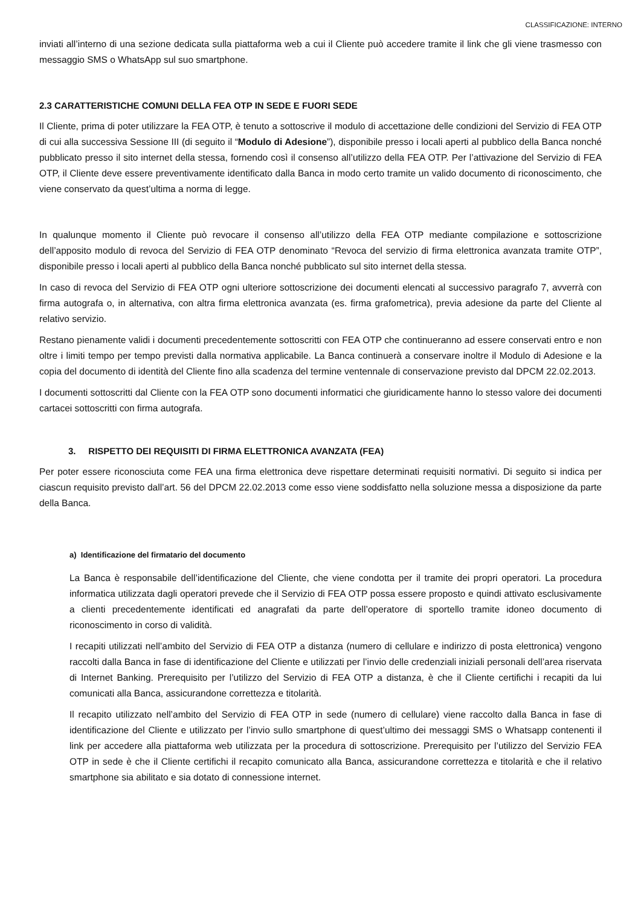CLASSIFICAZIONE: INTERNO
inviati all’interno di una sezione dedicata sulla piattaforma web a cui il Cliente può accedere tramite il link che gli viene trasmesso con messaggio SMS o WhatsApp sul suo smartphone.
2.3 CARATTERISTICHE COMUNI DELLA FEA OTP IN SEDE E FUORI SEDE
Il Cliente, prima di poter utilizzare la FEA OTP, è tenuto a sottoscrive il modulo di accettazione delle condizioni del Servizio di FEA OTP di cui alla successiva Sessione III (di seguito il “Modulo di Adesione”), disponibile presso i locali aperti al pubblico della Banca nonché pubblicato presso il sito internet della stessa, fornendo così il consenso all’utilizzo della FEA OTP. Per l’attivazione del Servizio di FEA OTP, il Cliente deve essere preventivamente identificato dalla Banca in modo certo tramite un valido documento di riconoscimento, che viene conservato da quest’ultima a norma di legge.
In qualunque momento il Cliente può revocare il consenso all’utilizzo della FEA OTP mediante compilazione e sottoscrizione dell’apposito modulo di revoca del Servizio di FEA OTP denominato “Revoca del servizio di firma elettronica avanzata tramite OTP”, disponibile presso i locali aperti al pubblico della Banca nonché pubblicato sul sito internet della stessa.
In caso di revoca del Servizio di FEA OTP ogni ulteriore sottoscrizione dei documenti elencati al successivo paragrafo 7, avverrà con firma autografa o, in alternativa, con altra firma elettronica avanzata (es. firma grafometrica), previa adesione da parte del Cliente al relativo servizio.
Restano pienamente validi i documenti precedentemente sottoscritti con FEA OTP che continueranno ad essere conservati entro e non oltre i limiti tempo per tempo previsti dalla normativa applicabile. La Banca continuerà a conservare inoltre il Modulo di Adesione e la copia del documento di identità del Cliente fino alla scadenza del termine ventennale di conservazione previsto dal DPCM 22.02.2013.
I documenti sottoscritti dal Cliente con la FEA OTP sono documenti informatici che giuridicamente hanno lo stesso valore dei documenti cartacei sottoscritti con firma autografa.
3. RISPETTO DEI REQUISITI DI FIRMA ELETTRONICA AVANZATA (FEA)
Per poter essere riconosciuta come FEA una firma elettronica deve rispettare determinati requisiti normativi. Di seguito si indica per ciascun requisito previsto dall’art. 56 del DPCM 22.02.2013 come esso viene soddisfatto nella soluzione messa a disposizione da parte della Banca.
a) Identificazione del firmatario del documento
La Banca è responsabile dell’identificazione del Cliente, che viene condotta per il tramite dei propri operatori. La procedura informatica utilizzata dagli operatori prevede che il Servizio di FEA OTP possa essere proposto e quindi attivato esclusivamente a clienti precedentemente identificati ed anagrafati da parte dell’operatore di sportello tramite idoneo documento di riconoscimento in corso di validità.
I recapiti utilizzati nell’ambito del Servizio di FEA OTP a distanza (numero di cellulare e indirizzo di posta elettronica) vengono raccolti dalla Banca in fase di identificazione del Cliente e utilizzati per l’invio delle credenziali iniziali personali dell’area riservata di Internet Banking. Prerequisito per l’utilizzo del Servizio di FEA OTP a distanza, è che il Cliente certifichi i recapiti da lui comunicati alla Banca, assicurandone correttezza e titolarità.
Il recapito utilizzato nell’ambito del Servizio di FEA OTP in sede (numero di cellulare) viene raccolto dalla Banca in fase di identificazione del Cliente e utilizzato per l’invio sullo smartphone di quest’ultimo dei messaggi SMS o Whatsapp contenenti il link per accedere alla piattaforma web utilizzata per la procedura di sottoscrizione. Prerequisito per l’utilizzo del Servizio FEA OTP in sede è che il Cliente certifichi il recapito comunicato alla Banca, assicurandone correttezza e titolarità e che il relativo smartphone sia abilitato e sia dotato di connessione internet.